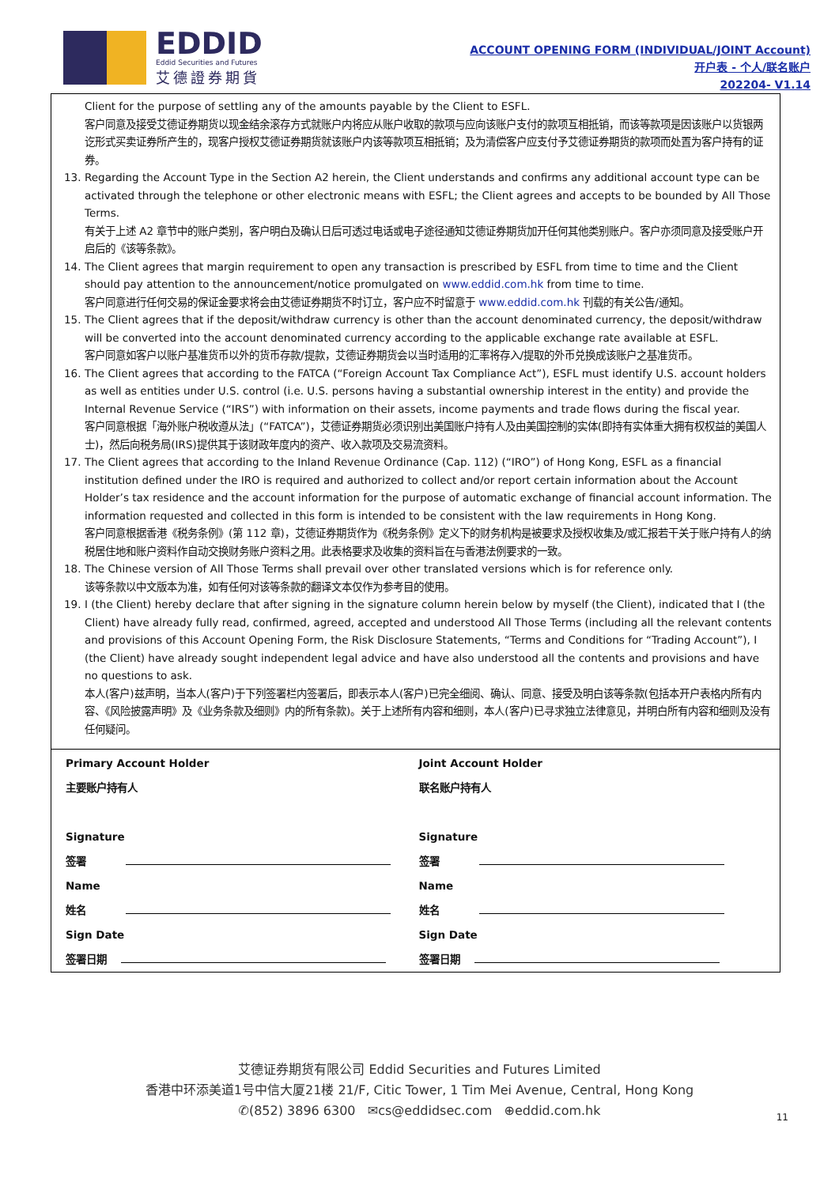EDDID
Eddid Securities and Futures
艾德證券期貨
ACCOUNT OPENING FORM (INDIVIDUAL/JOINT Account)
开户表 - 个人/联名账户
202204- V1.14
Client for the purpose of settling any of the amounts payable by the Client to ESFL.
客户同意及接受艾德证券期货以现金结余滚存方式就账户内将应从账户收取的款项与应向该账户支付的款项互相抵销，而该等款项是因该账户以货银两讫形式买卖证券所产生的，现客户授权艾德证券期货就该账户内该等款项互相抵销；及为清偿客户应支付予艾德证券期货的款项而处置为客户持有的证券。
13. Regarding the Account Type in the Section A2 herein, the Client understands and confirms any additional account type can be activated through the telephone or other electronic means with ESFL; the Client agrees and accepts to be bounded by All Those Terms.
有关于上述 A2 章节中的账户类别，客户明白及确认日后可透过电话或电子途径通知艾德证券期货加开任何其他类别账户。客户亦须同意及接受账户开启后的《该等条款》。
14. The Client agrees that margin requirement to open any transaction is prescribed by ESFL from time to time and the Client should pay attention to the announcement/notice promulgated on www.eddid.com.hk from time to time.
客户同意进行任何交易的保证金要求将会由艾德证券期货不时订立，客户应不时留意于 www.eddid.com.hk 刊载的有关公告/通知。
15. The Client agrees that if the deposit/withdraw currency is other than the account denominated currency, the deposit/withdraw will be converted into the account denominated currency according to the applicable exchange rate available at ESFL.
客户同意如客户以账户基准货币以外的货币存款/提款，艾德证券期货会以当时适用的汇率将存入/提取的外币兑换成该账户之基准货币。
16. The Client agrees that according to the FATCA (“Foreign Account Tax Compliance Act”), ESFL must identify U.S. account holders as well as entities under U.S. control (i.e. U.S. persons having a substantial ownership interest in the entity) and provide the Internal Revenue Service (“IRS”) with information on their assets, income payments and trade flows during the fiscal year.
客户同意根据「海外账户税收遵从法」(“FATCA”)，艾德证券期货必须识别出美国账户持有人及由美国控制的实体(即持有实体重大拥有权权益的美国人士)，然后向税务局(IRS)提供其于该财政年度内的资产、收入款项及交易流资料。
17. The Client agrees that according to the Inland Revenue Ordinance (Cap. 112) (“IRO”) of Hong Kong, ESFL as a financial institution defined under the IRO is required and authorized to collect and/or report certain information about the Account Holder’s tax residence and the account information for the purpose of automatic exchange of financial account information. The information requested and collected in this form is intended to be consistent with the law requirements in Hong Kong.
客户同意根据香港《税务条例》(第 112 章)，艾德证券期货作为《税务条例》定义下的财务机构是被要求及授权收集及/或汇报若干关于账户持有人的纳税居住地和账户资料作自动交换财务账户资料之用。此表格要求及收集的资料旨在与香港法例要求的一致。
18. The Chinese version of All Those Terms shall prevail over other translated versions which is for reference only.
该等条款以中文版本为准，如有任何对该等条款的翻译文本仅作为参考目的使用。
19. I (the Client) hereby declare that after signing in the signature column herein below by myself (the Client), indicated that I (the Client) have already fully read, confirmed, agreed, accepted and understood All Those Terms (including all the relevant contents and provisions of this Account Opening Form, the Risk Disclosure Statements, “Terms and Conditions for “Trading Account”), I (the Client) have already sought independent legal advice and have also understood all the contents and provisions and have no questions to ask.
本人(客户)兹声明，当本人(客户)于下列签署栏内签署后，即表示本人(客户)已完全细阅、确认、同意、接受及明白该等条款(包括本开户表格内所有内容、《风险披露声明》及《业务条款及细则》内的所有条款)。关于上述所有内容和细则，本人(客户)已寻求独立法律意见，并明白所有内容和细则及没有任何疑问。
Primary Account Holder
主要账户持有人
Signature
签署
Name
姓名
Sign Date
签署日期
Joint Account Holder
联名账户持有人
Signature
签署
Name
姓名
Sign Date
签署日期
艾德证券期货有限公司 Eddid Securities and Futures Limited
香港中环添美道1号中信大厦21楼 21/F, Citic Tower, 1 Tim Mei Avenue, Central, Hong Kong
✆(852) 3896 6300 ✉cs@eddidsec.com ⊕eddid.com.hk
11